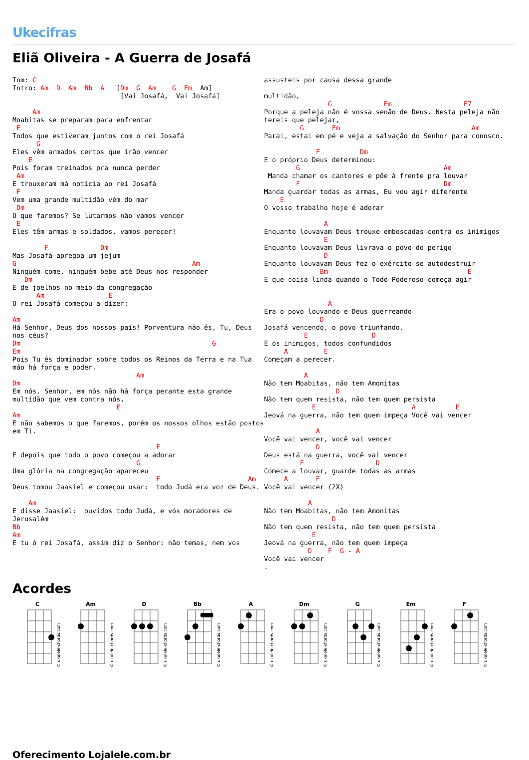Ukecifras
Eliã Oliveira - A Guerra de Josafá
Tom: C
Intro: Am  D  Am  Bb  A   [Dm  G  Am    G  Em  Am]
                           [Vai Josafá,  Vai Josafá]

     Am
Moabitas se preparam para enfrentar
 F
Todos que estiveram juntos com o rei Josafá
      G
Eles vêm armados certos que irão vencer
    E
Pois foram treinados pra nunca perder
 Am
E trouxeram má notícia ao rei Josafá
 F
Vem uma grande multidão vém do mar
 Dm
O que faremos? Se lutarmos não vamos vencer
 E
Eles têm armas e soldados, vamos perecer!

        F             Dm
Mas Josafá apregoa um jejum
G                                            Am
Ninguém come, ninguém bebe até Deus nos responder
   Dm
E de joelhos no meio da congregação
      Am                E
O rei Josafá começou a dizer:

Am
Há Senhor, Deus dos nossos pais! Porventura não és, Tu, Deus nos céus?
Dm                                                G
Em
Pois Tu és dominador sobre todos os Reinos da Terra e na Tua mão há força e poder.
                               Am
Dm
Em nós, Senhor, em nós não há força perante esta grande multidão que vem contra nós,
                          E
Am
E não sabemos o que faremos, porém os nossos olhos estão postos em Ti.

                                    F
E depois que todo o povo começou a adorar
                               G
Uma glória na congregação apareceu
                                    E                      Am
Deus tomou Jaasiel e começou usar:  todo Judá era voz de Deus.

    Am
E disse Jaasiel:  ouvidos todo Judá, e vós moradores de Jerusalém
Bb
Am
E tu ó rei Josafá, assim diz o Senhor: não temas, nem vos
assusteis por causa dessa grande

multidão,
                G             Em                  F7
Porque a peleja não é vossa senão de Deus. Nesta peleja não tereis que pelejar,
         G       Em                                 Am
Parai, estai em pé e veja a salvação do Senhor para conosco.

             F          Dm
E o próprio Deus determinou:
        G                                    Am
 Manda chamar os cantores e põe à frente pra louvar
        F                                    Dm
Manda guardar todas as armas, Eu vou agir diferente
    E
O vosso trabalho hoje é adorar

               A
Enquanto louvavam Deus trouxe emboscadas contra os inimigos
               E
Enquanto louvavam Deus livrava o povo do perigo
               D
Enquanto louvavam Deus fez o exército se autodestruir
              Bm                                   E
E que coisa linda quando o Todo Poderoso começa agir


                A
Era o povo louvando e Deus guerreando
              D
Josafá vencendo, o povo triunfando.
          E                D
E os inimigos, todos confundidos
     A         E
Começam a perecer.

          A
Não tem Moabitas, não tem Amonitas
                  D
Não tem quem resista, não tem quem persista
            E                        A          E
Jeová na guerra, não tem quem impeça Você vai vencer

             A
Você vai vencer, você vai vencer
             D
Deus está na guerra, você vai vencer
         E                  D
Comece a louvar, guarde todas as armas
     A       E
Você vai vencer (2X)

           A
Não tem Moabitas, não tem Amonitas
                 D
Não tem quem resista, não tem quem persista
            E
Jeová na guerra, não tem quem impeça
           D    F  G - A
Você vai vencer
.
Acordes
C
© ukulele-chords.com
Am
© ukulele-chords.com
D
© ukulele-chords.com
Bb
© ukulele-chords.com
A
© ukulele-chords.com
Dm
© ukulele-chords.com
G
© ukulele-chords.com
Em
© ukulele-chords.com
F
© ukulele-chords.com
Oferecimento Lojalele.com.br